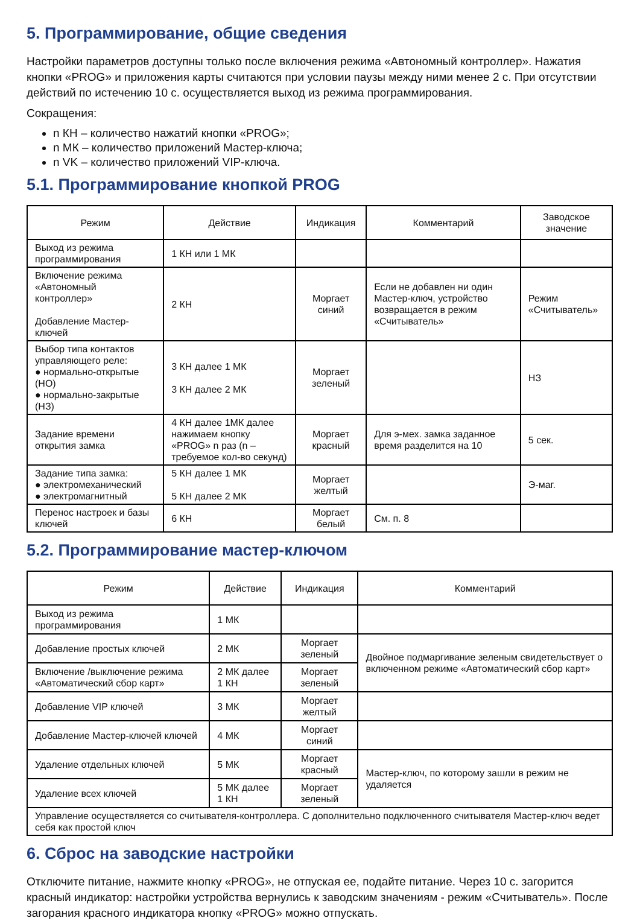5. Программирование, общие сведения
Настройки параметров доступны только после включения режима «Автономный контроллер». Нажатия кнопки «PROG» и приложения карты считаются при условии паузы между ними менее 2 с. При отсутствии действий по истечению 10 с. осуществляется выход из режима программирования.
Сокращения:
n КН – количество нажатий кнопки «PROG»;
n МК – количество приложений Мастер-ключа;
n VK – количество приложений VIP-ключа.
5.1. Программирование кнопкой PROG
| Режим | Действие | Индикация | Комментарий | Заводское значение |
| --- | --- | --- | --- | --- |
| Выход из режима программирования | 1 КН или 1 МК | | | |
| Включение режима «Автономный контроллер» Добавление Мастер-ключей | 2 КН | Моргает синий | Если не добавлен ни один Мастер-ключ, устройство возвращается в режим «Считыватель» | Режим «Считыватель» |
| Выбор типа контактов управляющего реле: ● нормально-открытые (НО) ● нормально-закрытые (НЗ) | 3 КН далее 1 МК 3 КН далее 2 МК | Моргает зеленый | | НЗ |
| Задание времени открытия замка | 4 КН далее 1МК далее нажимаем кнопку «PROG» n раз (n – требуемое кол-во секунд) | Моргает красный | Для э-мех. замка заданное время разделится на 10 | 5 сек. |
| Задание типа замка: ● электромеханический ● электромагнитный | 5 КН далее 1 МК 5 КН далее 2 МК | Моргает желтый | | Э-маг. |
| Перенос настроек и базы ключей | 6 КН | Моргает белый | См. п. 8 | |
5.2. Программирование мастер-ключом
| Режим | Действие | Индикация | Комментарий |
| --- | --- | --- | --- |
| Выход из режима программирования | 1 МК | | |
| Добавление простых ключей | 2 МК | Моргает зеленый | Двойное подмаргивание зеленым свидетельствует о включенном режиме «Автоматический сбор карт» |
| Включение /выключение режима «Автоматический сбор карт» | 2 МК далее 1 КН | Моргает зеленый | |
| Добавление VIP ключей | 3 МК | Моргает желтый | |
| Добавление Мастер-ключей ключей | 4 МК | Моргает синий | |
| Удаление отдельных ключей | 5 МК | Моргает красный | Мастер-ключ, по которому зашли в режим не удаляется |
| Удаление всех ключей | 5 МК далее 1 КН | Моргает зеленый | |
| Управление осуществляется со считывателя-контроллера. С дополнительно подключенного считывателя Мастер-ключ ведет себя как простой ключ | | | |
6. Сброс на заводские настройки
Отключите питание, нажмите кнопку «PROG», не отпуская ее, подайте питание. Через 10 с. загорится красный индикатор: настройки устройства вернулись к заводским значениям - режим «Считыватель». После загорания красного индикатора кнопку «PROG» можно отпускать.